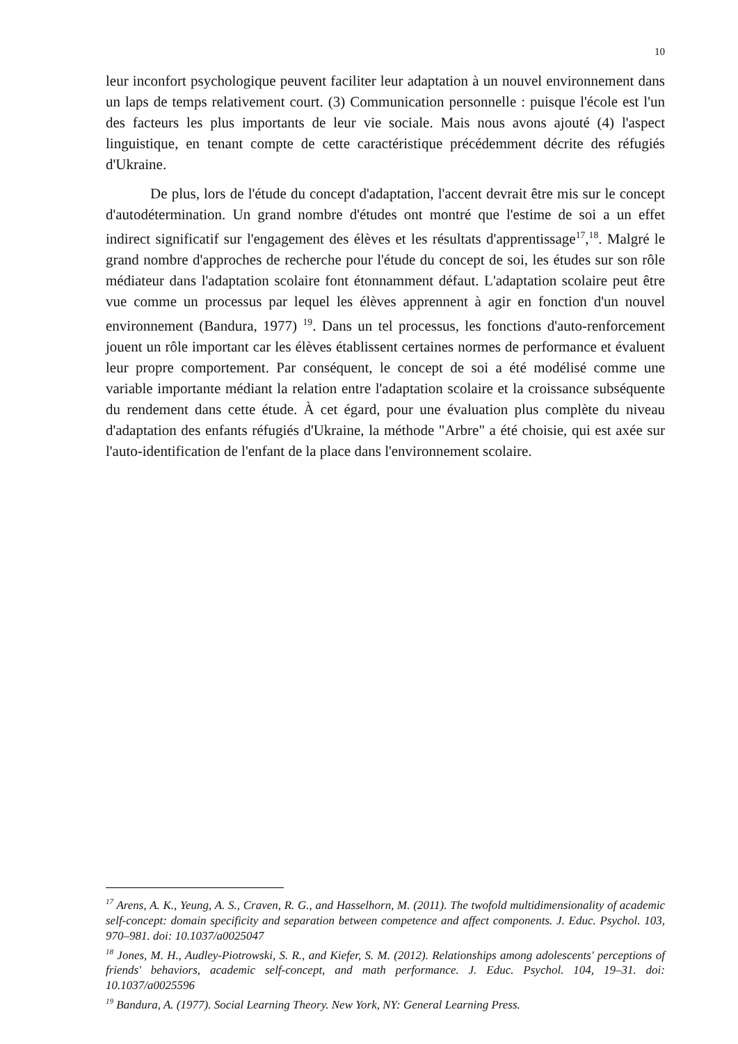10
leur inconfort psychologique peuvent faciliter leur adaptation à un nouvel environnement dans un laps de temps relativement court. (3) Communication personnelle : puisque l'école est l'un des facteurs les plus importants de leur vie sociale. Mais nous avons ajouté (4) l'aspect linguistique, en tenant compte de cette caractéristique précédemment décrite des réfugiés d'Ukraine.
De plus, lors de l'étude du concept d'adaptation, l'accent devrait être mis sur le concept d'autodétermination. Un grand nombre d'études ont montré que l'estime de soi a un effet indirect significatif sur l'engagement des élèves et les résultats d'apprentissage<sup>17</sup>,<sup>18</sup>. Malgré le grand nombre d'approches de recherche pour l'étude du concept de soi, les études sur son rôle médiateur dans l'adaptation scolaire font étonnamment défaut. L'adaptation scolaire peut être vue comme un processus par lequel les élèves apprennent à agir en fonction d'un nouvel environnement (Bandura, 1977) <sup>19</sup>. Dans un tel processus, les fonctions d'auto-renforcement jouent un rôle important car les élèves établissent certaines normes de performance et évaluent leur propre comportement. Par conséquent, le concept de soi a été modélisé comme une variable importante médiant la relation entre l'adaptation scolaire et la croissance subséquente du rendement dans cette étude. À cet égard, pour une évaluation plus complète du niveau d'adaptation des enfants réfugiés d'Ukraine, la méthode "Arbre" a été choisie, qui est axée sur l'auto-identification de l'enfant de la place dans l'environnement scolaire.
<sup>17</sup> Arens, A. K., Yeung, A. S., Craven, R. G., and Hasselhorn, M. (2011). The twofold multidimensionality of academic self-concept: domain specificity and separation between competence and affect components. J. Educ. Psychol. 103, 970–981. doi: 10.1037/a0025047
<sup>18</sup> Jones, M. H., Audley-Piotrowski, S. R., and Kiefer, S. M. (2012). Relationships among adolescents' perceptions of friends' behaviors, academic self-concept, and math performance. J. Educ. Psychol. 104, 19–31. doi: 10.1037/a0025596
<sup>19</sup> Bandura, A. (1977). Social Learning Theory. New York, NY: General Learning Press.